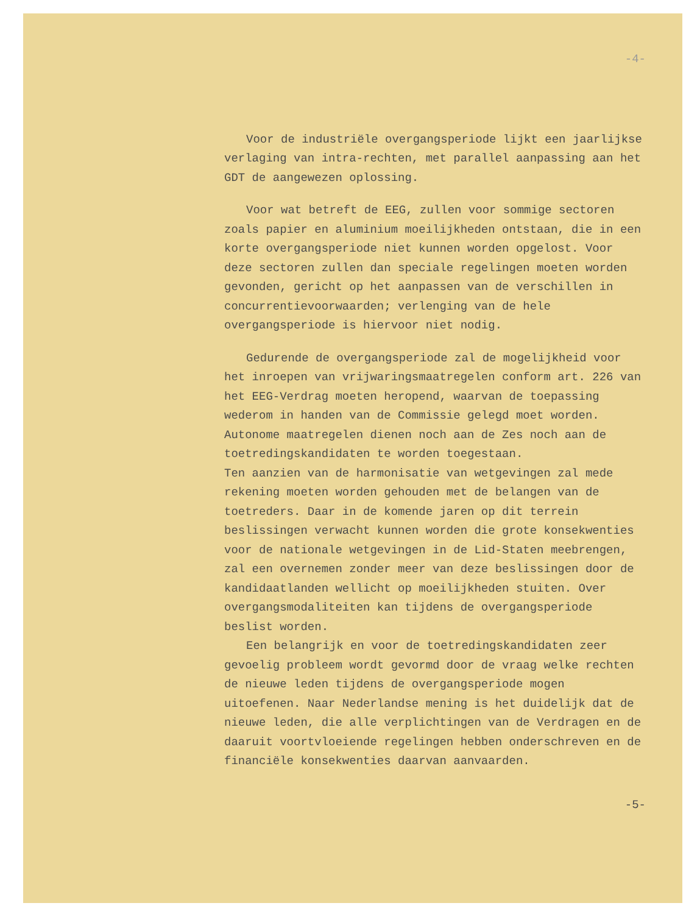-4-
Voor de industriële overgangsperiode lijkt een jaarlijkse verlaging van intra-rechten, met parallel aanpassing aan het GDT de aangewezen oplossing.
Voor wat betreft de EEG, zullen voor sommige sectoren zoals papier en aluminium moeilijkheden ontstaan, die in een korte overgangsperiode niet kunnen worden opgelost. Voor deze sectoren zullen dan speciale regelingen moeten worden gevonden, gericht op het aanpassen van de verschillen in concurrentievoorwaarden; verlenging van de hele overgangsperiode is hiervoor niet nodig.
Gedurende de overgangsperiode zal de mogelijkheid voor het inroepen van vrijwaringsmaatregelen conform art. 226 van het EEG-Verdrag moeten heropend, waarvan de toepassing wederom in handen van de Commissie gelegd moet worden. Autonome maatregelen dienen noch aan de Zes noch aan de toetredingskandidaten te worden toegestaan.
Ten aanzien van de harmonisatie van wetgevingen zal mede rekening moeten worden gehouden met de belangen van de toetreders. Daar in de komende jaren op dit terrein beslissingen verwacht kunnen worden die grote konsekwenties voor de nationale wetgevingen in de Lid-Staten meebrengen, zal een overnemen zonder meer van deze beslissingen door de kandidaatlanden wellicht op moeilijkheden stuiten. Over overgangsmodaliteiten kan tijdens de overgangsperiode beslist worden.
Een belangrijk en voor de toetredingskandidaten zeer gevoelig probleem wordt gevormd door de vraag welke rechten de nieuwe leden tijdens de overgangsperiode mogen uitoefenen. Naar Nederlandse mening is het duidelijk dat de nieuwe leden, die alle verplichtingen van de Verdragen en de daaruit voortvloeiende regelingen hebben onderschreven en de financiële konsekwenties daarvan aanvaarden.
-5-